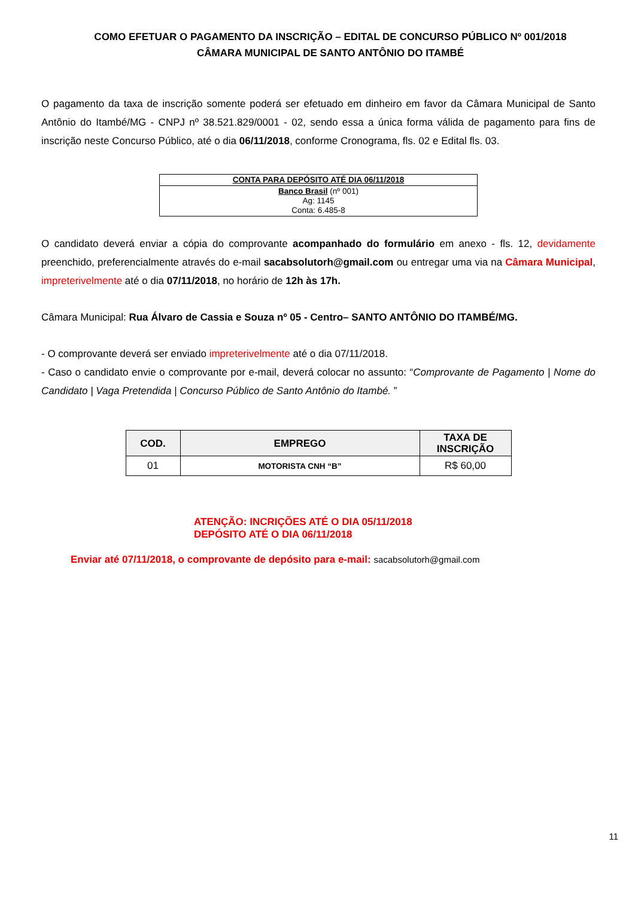COMO EFETUAR O PAGAMENTO DA INSCRIÇÃO – EDITAL DE CONCURSO PÚBLICO Nº 001/2018
CÂMARA MUNICIPAL DE SANTO ANTÔNIO DO ITAMBÉ
O pagamento da taxa de inscrição somente poderá ser efetuado em dinheiro em favor da Câmara Municipal de Santo Antônio do Itambé/MG - CNPJ nº 38.521.829/0001 - 02, sendo essa a única forma válida de pagamento para fins de inscrição neste Concurso Público, até o dia 06/11/2018, conforme Cronograma, fls. 02 e Edital fls. 03.
| CONTA PARA DEPÓSITO ATÉ DIA 06/11/2018 |
| --- |
| Banco Brasil (nº 001) Ag: 1145 Conta: 6.485-8 |
O candidato deverá enviar a cópia do comprovante acompanhado do formulário em anexo - fls. 12, devidamente preenchido, preferencialmente através do e-mail sacabsolutorh@gmail.com ou entregar uma via na Câmara Municipal, impreterivelmente até o dia 07/11/2018, no horário de 12h às 17h.
Câmara Municipal: Rua Álvaro de Cassia e Souza nº 05 - Centro– SANTO ANTÔNIO DO ITAMBÉ/MG.
- O comprovante deverá ser enviado impreterivelmente até o dia 07/11/2018.
- Caso o candidato envie o comprovante por e-mail, deverá colocar no assunto: “Comprovante de Pagamento | Nome do Candidato | Vaga Pretendida | Concurso Público de Santo Antônio do Itambé. ”
| COD. | EMPREGO | TAXA DE INSCRIÇÃO |
| --- | --- | --- |
| 01 | MOTORISTA CNH “B” | R$ 60,00 |
ATENÇÃO: INCRIÇÕES ATÉ O DIA 05/11/2018
DEPÓSITO ATÉ O DIA 06/11/2018
Enviar até 07/11/2018, o comprovante de depósito para e-mail: sacabsolutorh@gmail.com
11